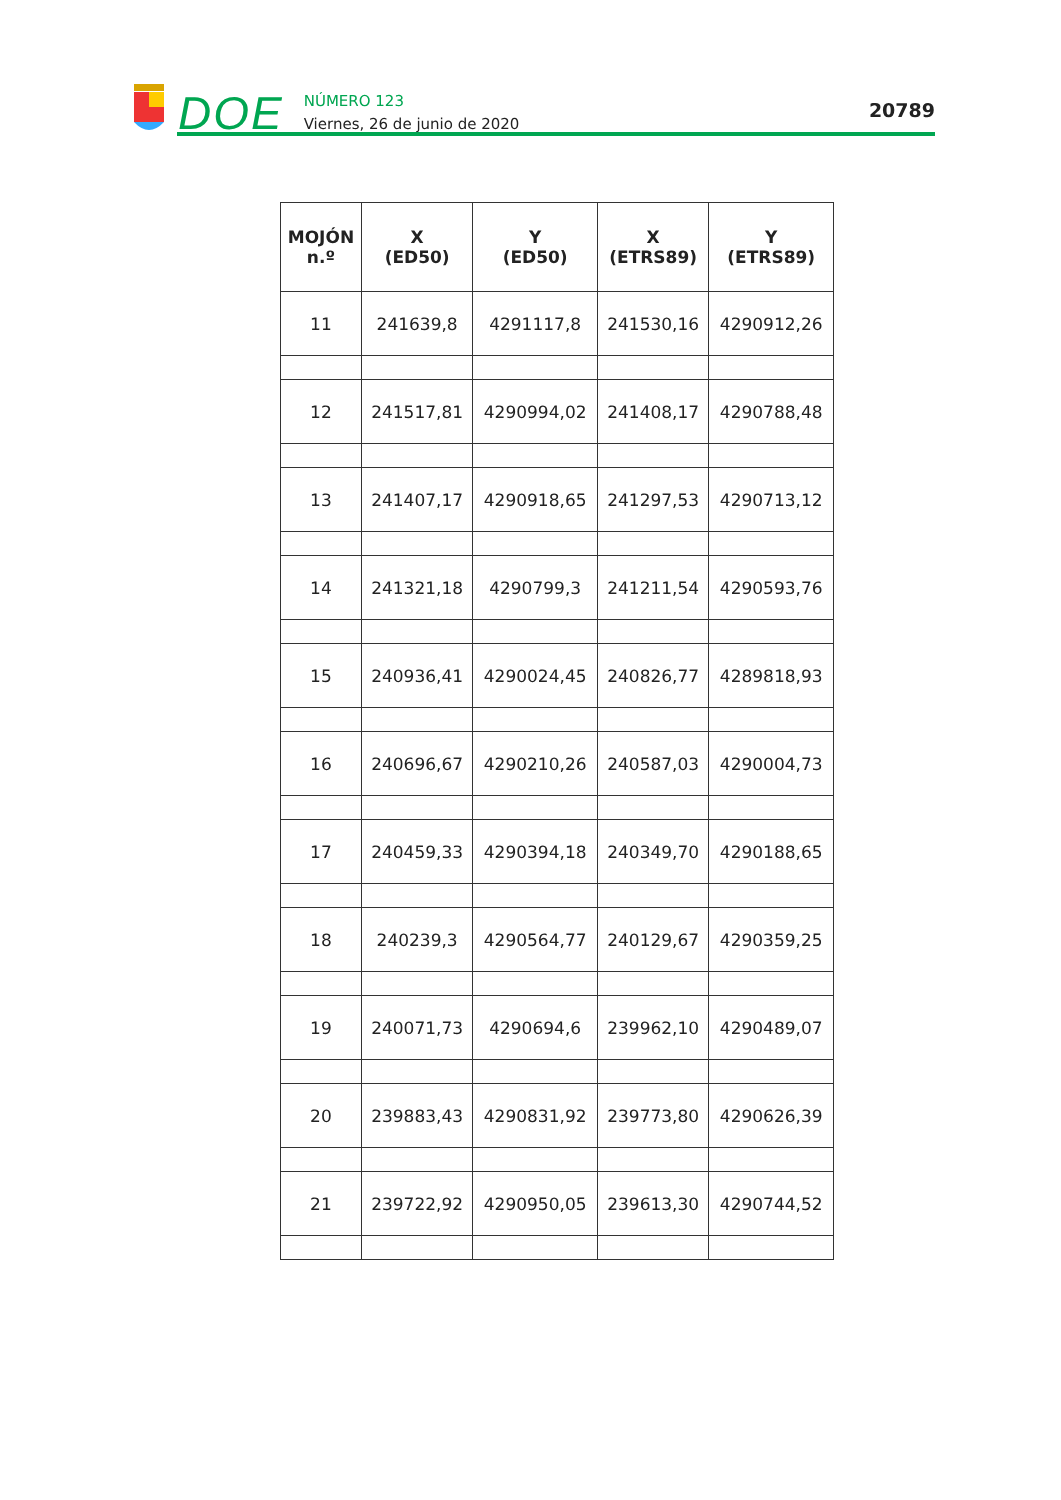DOE
NÚMERO 123
Viernes, 26 de junio de 2020
20789
| MOJÓN n.º | X (ED50) | Y (ED50) | X (ETRS89) | Y (ETRS89) |
| --- | --- | --- | --- | --- |
| 11 | 241639,8 | 4291117,8 | 241530,16 | 4290912,26 |
| 12 | 241517,81 | 4290994,02 | 241408,17 | 4290788,48 |
| 13 | 241407,17 | 4290918,65 | 241297,53 | 4290713,12 |
| 14 | 241321,18 | 4290799,3 | 241211,54 | 4290593,76 |
| 15 | 240936,41 | 4290024,45 | 240826,77 | 4289818,93 |
| 16 | 240696,67 | 4290210,26 | 240587,03 | 4290004,73 |
| 17 | 240459,33 | 4290394,18 | 240349,70 | 4290188,65 |
| 18 | 240239,3 | 4290564,77 | 240129,67 | 4290359,25 |
| 19 | 240071,73 | 4290694,6 | 239962,10 | 4290489,07 |
| 20 | 239883,43 | 4290831,92 | 239773,80 | 4290626,39 |
| 21 | 239722,92 | 4290950,05 | 239613,30 | 4290744,52 |